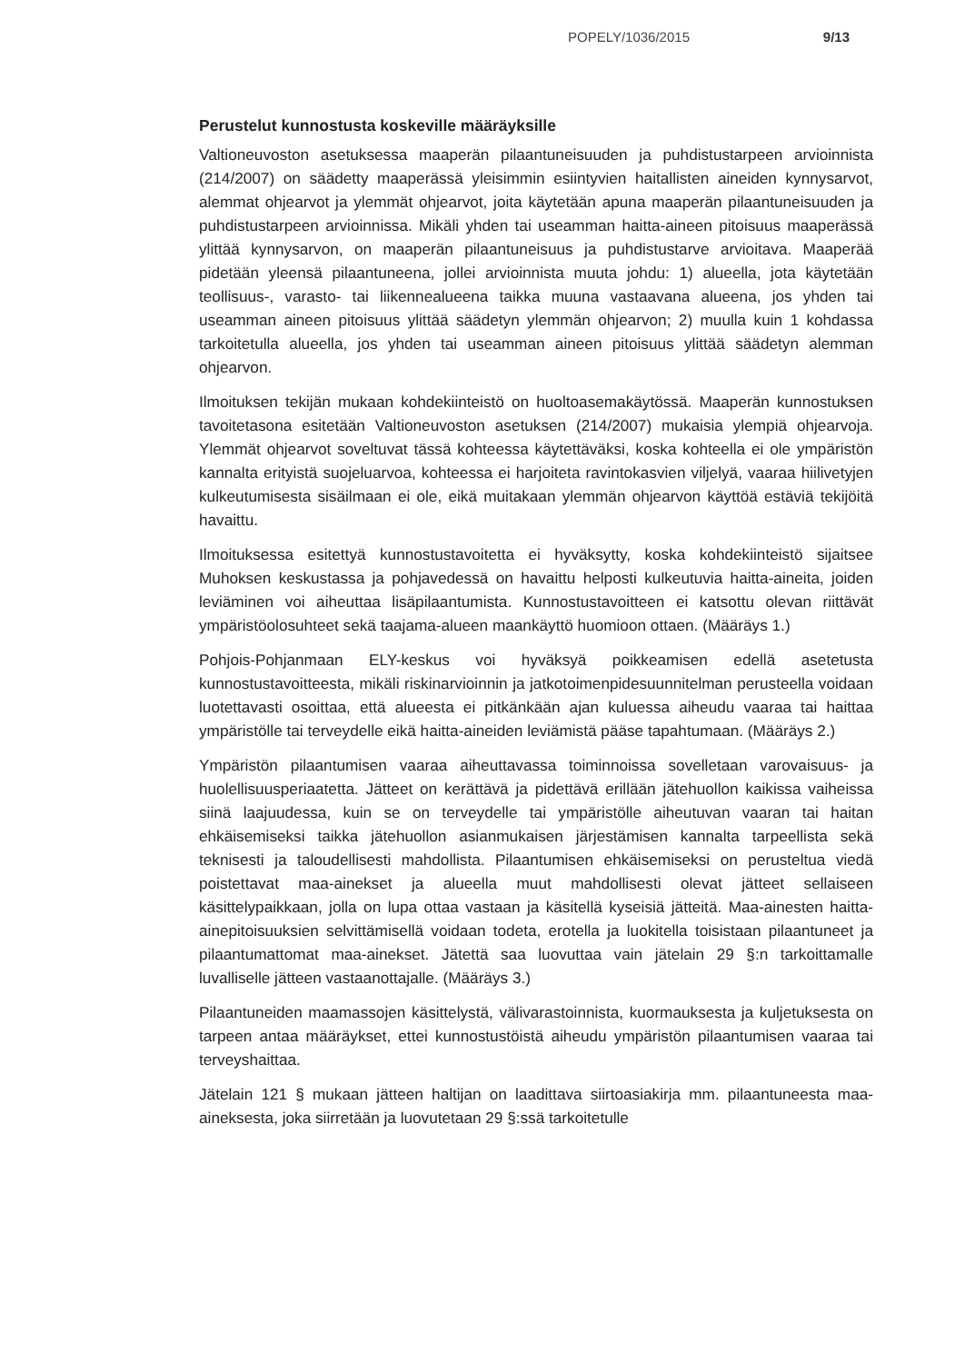POPELY/1036/2015 9/13
Perustelut kunnostusta koskeville määräyksille
Valtioneuvoston asetuksessa maaperän pilaantuneisuuden ja puhdistustarpeen arvioinnista (214/2007) on säädetty maaperässä yleisimmin esiintyvien haitallisten aineiden kynnysarvot, alemmat ohjearvot ja ylemmät ohjearvot, joita käytetään apuna maaperän pilaantuneisuuden ja puhdistustarpeen arvioinnissa. Mikäli yhden tai useamman haitta-aineen pitoisuus maaperässä ylittää kynnysarvon, on maaperän pilaantuneisuus ja puhdistustarve arvioitava. Maaperää pidetään yleensä pilaantuneena, jollei arvioinnista muuta johdu: 1) alueella, jota käytetään teollisuus-, varasto- tai liikennealueena taikka muuna vastaavana alueena, jos yhden tai useamman aineen pitoisuus ylittää säädetyn ylemmän ohjearvon; 2) muulla kuin 1 kohdassa tarkoitetulla alueella, jos yhden tai useamman aineen pitoisuus ylittää säädetyn alemman ohjearvon.
Ilmoituksen tekijän mukaan kohdekiinteistö on huoltoasemakäytössä. Maaperän kunnostuksen tavoitetasona esitetään Valtioneuvoston asetuksen (214/2007) mukaisia ylempiä ohjearvoja. Ylemmät ohjearvot soveltuvat tässä kohteessa käytettäväksi, koska kohteella ei ole ympäristön kannalta erityistä suojeluarvoa, kohteessa ei harjoiteta ravintokasvien viljelyä, vaaraa hiilivetyjen kulkeutumisesta sisäilmaan ei ole, eikä muitakaan ylemmän ohjearvon käyttöä estäviä tekijöitä havaittu.
Ilmoituksessa esitettyä kunnostustavoitetta ei hyväksytty, koska kohdekiinteistö sijaitsee Muhoksen keskustassa ja pohjavedessä on havaittu helposti kulkeutuvia haitta-aineita, joiden leviäminen voi aiheuttaa lisäpilaantumista. Kunnostustavoitteen ei katsottu olevan riittävät ympäristöolosuhteet sekä taajama-alueen maankäyttö huomioon ottaen. (Määräys 1.)
Pohjois-Pohjanmaan ELY-keskus voi hyväksyä poikkeamisen edellä asetetusta kunnostustavoitteesta, mikäli riskinarvioinnin ja jatkotoimenpidesuunnitelman perusteella voidaan luotettavasti osoittaa, että alueesta ei pitkänkään ajan kuluessa aiheudu vaaraa tai haittaa ympäristölle tai terveydelle eikä haitta-aineiden leviämistä pääse tapahtumaan. (Määräys 2.)
Ympäristön pilaantumisen vaaraa aiheuttavassa toiminnoissa sovelletaan varovaisuus- ja huolellisuusperiaatetta. Jätteet on kerättävä ja pidettävä erillään jätehuollon kaikissa vaiheissa siinä laajuudessa, kuin se on terveydelle tai ympäristölle aiheutuvan vaaran tai haitan ehkäisemiseksi taikka jätehuollon asianmukaisen järjestämisen kannalta tarpeellista sekä teknisesti ja taloudellisesti mahdollista. Pilaantumisen ehkäisemiseksi on perusteltua viedä poistettavat maa-ainekset ja alueella muut mahdollisesti olevat jätteet sellaiseen käsittelypaikkaan, jolla on lupa ottaa vastaan ja käsitellä kyseisiä jätteitä. Maa-ainesten haitta-ainepitoisuuksien selvittämisellä voidaan todeta, erotella ja luokitella toisistaan pilaantuneet ja pilaantumattomat maa-ainekset. Jätettä saa luovuttaa vain jätelain 29 §:n tarkoittamalle luvalliselle jätteen vastaanottajalle. (Määräys 3.)
Pilaantuneiden maamassojen käsittelystä, välivarastoinnista, kuormauksesta ja kuljetuksesta on tarpeen antaa määräykset, ettei kunnostustöistä aiheudu ympäristön pilaantumisen vaaraa tai terveyshaittaa.
Jätelain 121 § mukaan jätteen haltijan on laadittava siirtoasiakirja mm. pilaantuneesta maa-aineksesta, joka siirretään ja luovutetaan 29 §:ssä tarkoitetulle